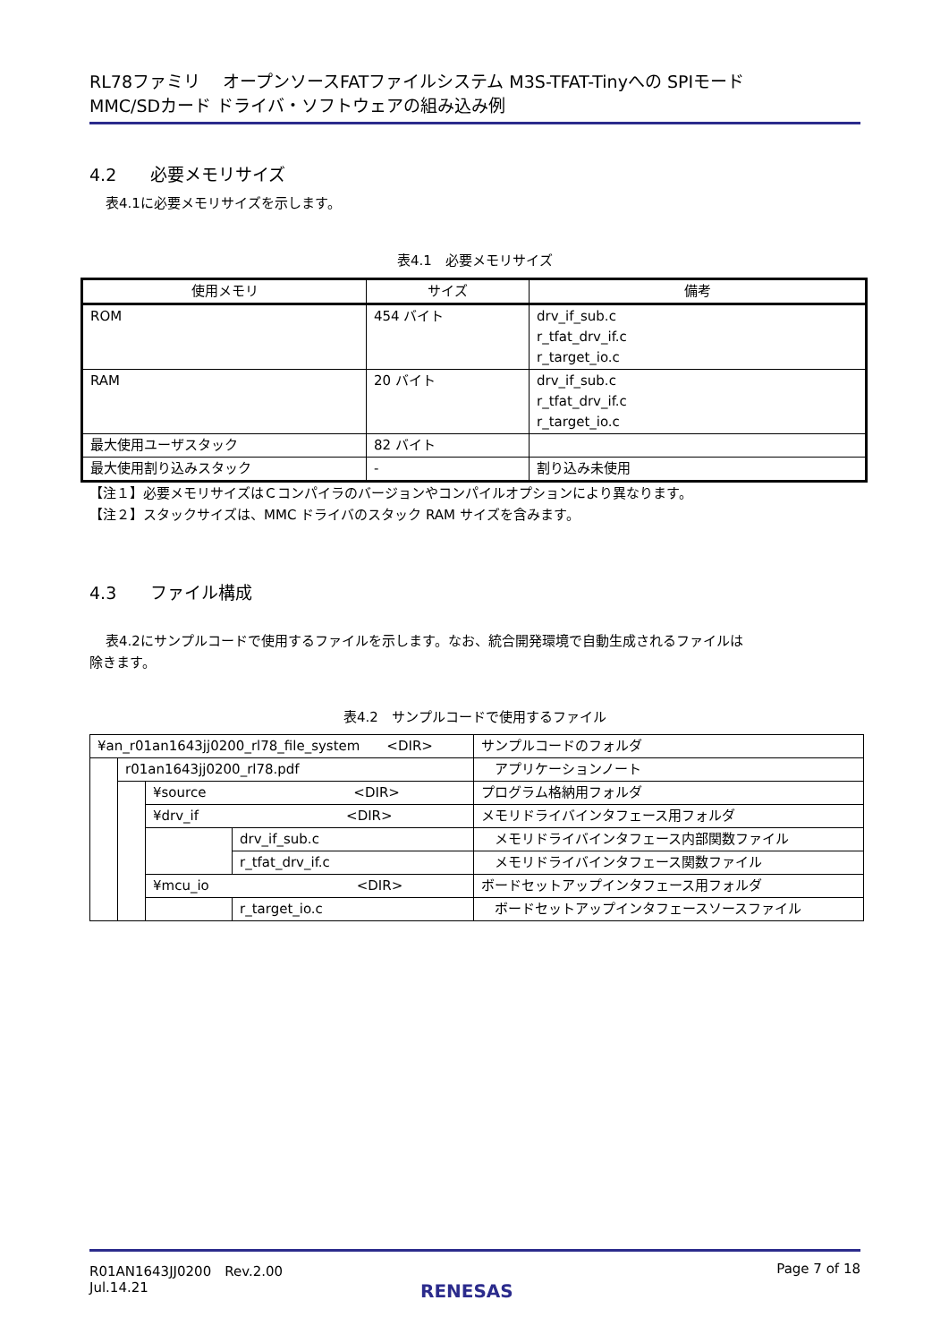RL78ファミリ　 オープンソースFATファイルシステム M3S-TFAT-Tinyへの SPIモード
MMC/SDカード ドライバ・ソフトウェアの組み込み例
4.2　　必要メモリサイズ
表4.1に必要メモリサイズを示します。
表4.1　必要メモリサイズ
| 使用メモリ | サイズ | 備考 |
| --- | --- | --- |
| ROM | 454 バイト | drv_if_sub.c r_tfat_drv_if.c r_target_io.c |
| RAM | 20 バイト | drv_if_sub.c r_tfat_drv_if.c r_target_io.c |
| 最大使用ユーザスタック | 82 バイト | |
| 最大使用割り込みスタック | - | 割り込み未使用 |
【注１】必要メモリサイズはＣコンパイラのバージョンやコンパイルオプションにより異なります。
【注２】スタックサイズは、MMC ドライバのスタック RAM サイズを含みます。
4.3　　ファイル構成
表4.2にサンプルコードで使用するファイルを示します。なお、統合開発環境で自動生成されるファイルは
除きます。
表4.2　サンプルコードで使用するファイル
| ¥an_r01an1643jj0200_rl78_file_system <DIR> | | | | サンプルコードのフォルダ |
| | r01an1643jj0200_rl78.pdf | | | アプリケーションノート |
| | | ¥source <DIR> | | プログラム格納用フォルダ |
| | | ¥drv_if <DIR> | | メモリドライバインタフェース用フォルダ |
| | | | drv_if_sub.c | メモリドライバインタフェース内部関数ファイル |
| | | | r_tfat_drv_if.c | メモリドライバインタフェース関数ファイル |
| | | ¥mcu_io <DIR> | | ボードセットアップインタフェース用フォルダ |
| | | | r_target_io.c | ボードセットアップインタフェースソースファイル |
R01AN1643JJ0200　Rev.2.00
Jul.14.21
Page 7 of 18
RENESAS